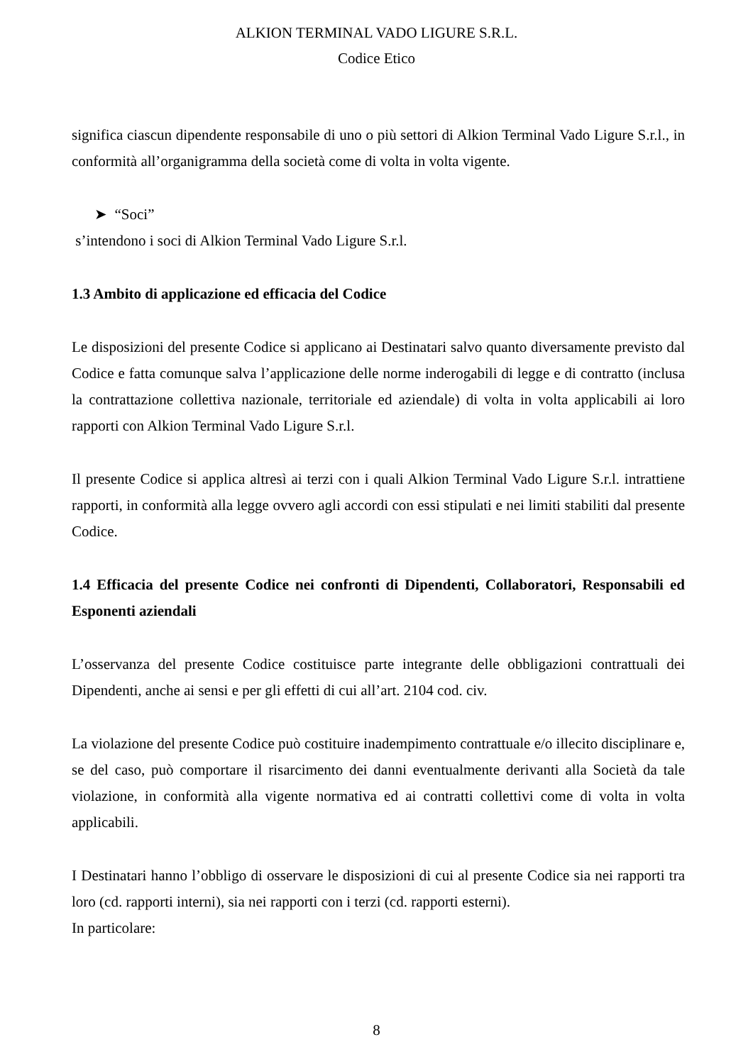ALKION TERMINAL VADO LIGURE S.R.L.
Codice Etico
significa ciascun dipendente responsabile di uno o più settori di Alkion Terminal Vado Ligure S.r.l., in conformità all’organigramma della società come di volta in volta vigente.
➤ “Soci”
s’intendono i soci di Alkion Terminal Vado Ligure S.r.l.
1.3 Ambito di applicazione ed efficacia del Codice
Le disposizioni del presente Codice si applicano ai Destinatari salvo quanto diversamente previsto dal Codice e fatta comunque salva l’applicazione delle norme inderogabili di legge e di contratto (inclusa la contrattazione collettiva nazionale, territoriale ed aziendale) di volta in volta applicabili ai loro rapporti con Alkion Terminal Vado Ligure S.r.l.
Il presente Codice si applica altresì ai terzi con i quali Alkion Terminal Vado Ligure S.r.l. intrattiene rapporti, in conformità alla legge ovvero agli accordi con essi stipulati e nei limiti stabiliti dal presente Codice.
1.4 Efficacia del presente Codice nei confronti di Dipendenti, Collaboratori, Responsabili ed Esponenti aziendali
L’osservanza del presente Codice costituisce parte integrante delle obbligazioni contrattuali dei Dipendenti, anche ai sensi e per gli effetti di cui all’art. 2104 cod. civ.
La violazione del presente Codice può costituire inadempimento contrattuale e/o illecito disciplinare e, se del caso, può comportare il risarcimento dei danni eventualmente derivanti alla Società da tale violazione, in conformità alla vigente normativa ed ai contratti collettivi come di volta in volta applicabili.
I Destinatari hanno l’obbligo di osservare le disposizioni di cui al presente Codice sia nei rapporti tra loro (cd. rapporti interni), sia nei rapporti con i terzi (cd. rapporti esterni).
In particolare:
8